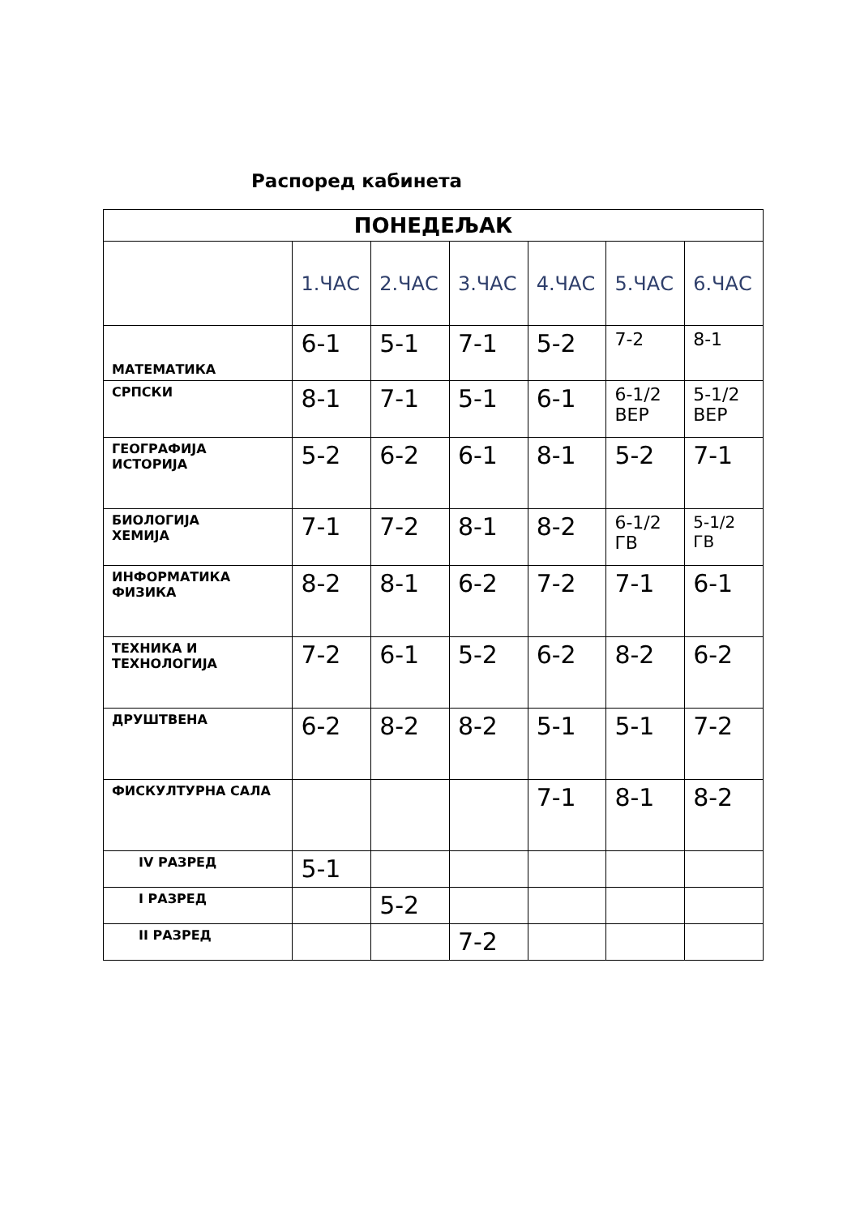Распоред кабинета
| ПОНЕДЕЉАК | | | | | | |
| --- | --- | --- | --- | --- | --- | --- |
| | 1.ЧАС | 2.ЧАС | 3.ЧАС | 4.ЧАС | 5.ЧАС | 6.ЧАС |
| МАТЕМАТИКА | 6-1 | 5-1 | 7-1 | 5-2 | 7-2 | 8-1 |
| СРПСКИ | 8-1 | 7-1 | 5-1 | 6-1 | 6-1/2 ВЕР | 5-1/2 ВЕР |
| ГЕОГРАФИЈА ИСТОРИЈА | 5-2 | 6-2 | 6-1 | 8-1 | 5-2 | 7-1 |
| БИОЛОГИЈА ХЕМИЈА | 7-1 | 7-2 | 8-1 | 8-2 | 6-1/2 ГВ | 5-1/2 ГВ |
| ИНФОРМАТИКА ФИЗИКА | 8-2 | 8-1 | 6-2 | 7-2 | 7-1 | 6-1 |
| ТЕХНИКА И ТЕХНОЛОГИЈА | 7-2 | 6-1 | 5-2 | 6-2 | 8-2 | 6-2 |
| ДРУШТВЕНА | 6-2 | 8-2 | 8-2 | 5-1 | 5-1 | 7-2 |
| ФИСКУЛТУРНА САЛА | | | | 7-1 | 8-1 | 8-2 |
| IV РАЗРЕД | 5-1 | | | | | |
| I РАЗРЕД | | 5-2 | | | | |
| II РАЗРЕД | | | 7-2 | | | |